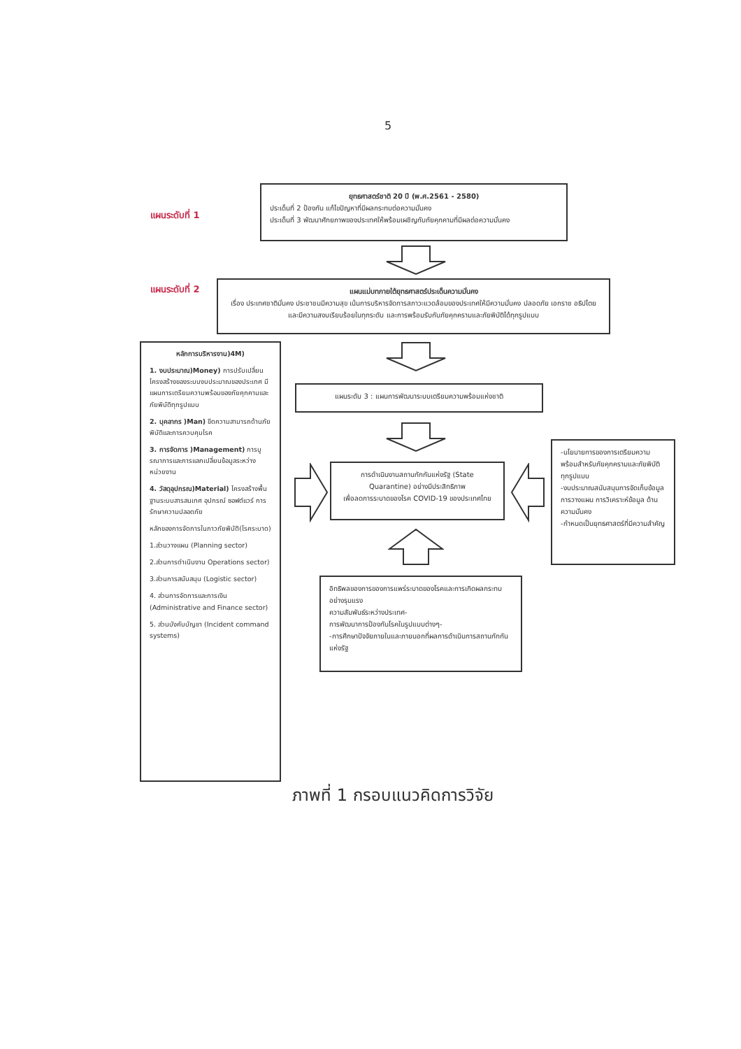5
แผนระดับที่ 1
ยุทธศาสตร์ชาติ 20 ปี (พ.ศ.2561 - 2580)
ประเด็นที่ 2 ป้องกัน แก้ไขปัญหาที่มีผลกระทบต่อความมั่นคง
ประเด็นที่ 3 พัฒนาศักยภาพของประเทศให้พร้อมเผชิญกับภัยคุกคามที่มีผลต่อความมั่นคง
แผนระดับที่ 2
แผนแม่บทภายใต้ยุทธศาสตร์ประเด็นความมั่นคง
เรื่อง ประเทศชาติมั่นคง ประชาชนมีความสุข เน้นการบริหารจัดการสภาวะแวดล้อมของประเทศให้มีความมั่นคง ปลอดภัย เอกราช อธิปไตย และมีความสงบเรียบร้อยในทุกระดับ และการพร้อมรับกับภัยคุกครามและภัยพิบัติได้ทุกรูปแบบ
หลักการบริหารงาน)4M)
1. งบประมาณ)Money) การปรับเปลี่ยนโครงสร้างของระบบงบประมาณของประเทศ มีแผนการเตรียมความพร้อมของภัยคุกคามและภัยพิบัติทุกรูปแบบ
2. บุคลากร )Man) ขีดความสามารถด้านภัยพิบัติและการควบคุมโรค
3. การจัดการ )Management) การบูรณาการและการแลกเปลี่ยนข้อมูลระหว่างหน่วยงาน
4. วัสดุอุปกรณ)Material) โครงสร้างพื้นฐานระบบสารสนเทศ อุปกรณ์ ซอฟต์แวร์ การรักษาความปลอดภัย
หลักของการจัดการในภาวภัยพิบัติ(โรคระบาด)
1.ส่วนวางแผน (Planning sector)
2.ส่วนการดำเนินงาน Operations sector)
3.ส่วนการสนับสนุน (Logistic sector)
4. ส่วนการจัดการและการเงิน (Administrative and Finance sector)
5. ส่วนบังคับบัญชา (Incident command systems)
แผนระดับ 3 : แผนการพัฒนาระบบเตรียมความพร้อมแห่งชาติ
การดำเนินงานสถานกักกันแห่งรัฐ (State Quarantine) อย่างมีประสิทธิภาพ
เพื่อลดการระบาดของโรค COVID-19 ของประเทศไทย
-นโยบายการของการเตรียมความพร้อมสำหรับภัยคุกครามและภัยพิบัติทุกรูปแบบ
-งบประมาณสนับสนุนการจัดเก็บข้อมูล การวางแผน การวิเคราะห์ข้อมูล ด้านความมั่นคง
-กำหนดเป็นยุทธศาสตร์ที่มีความสำคัญ
อิทธิพลของการของการแพร่ระบาดของโรคและการเกิดผลกระทบอย่างรุนแรง
ความสัมพันธ์ระหว่างประเทศ-
การพัฒนาการป้องกันโรคในรูปแบบต่างๆ-
-การศึกษาปัจจัยภายในและภายนอกที่ผลการดำเนินการสถานกักกันแห่งรัฐ
ภาพที่ 1 กรอบแนวคิดการวิจัย